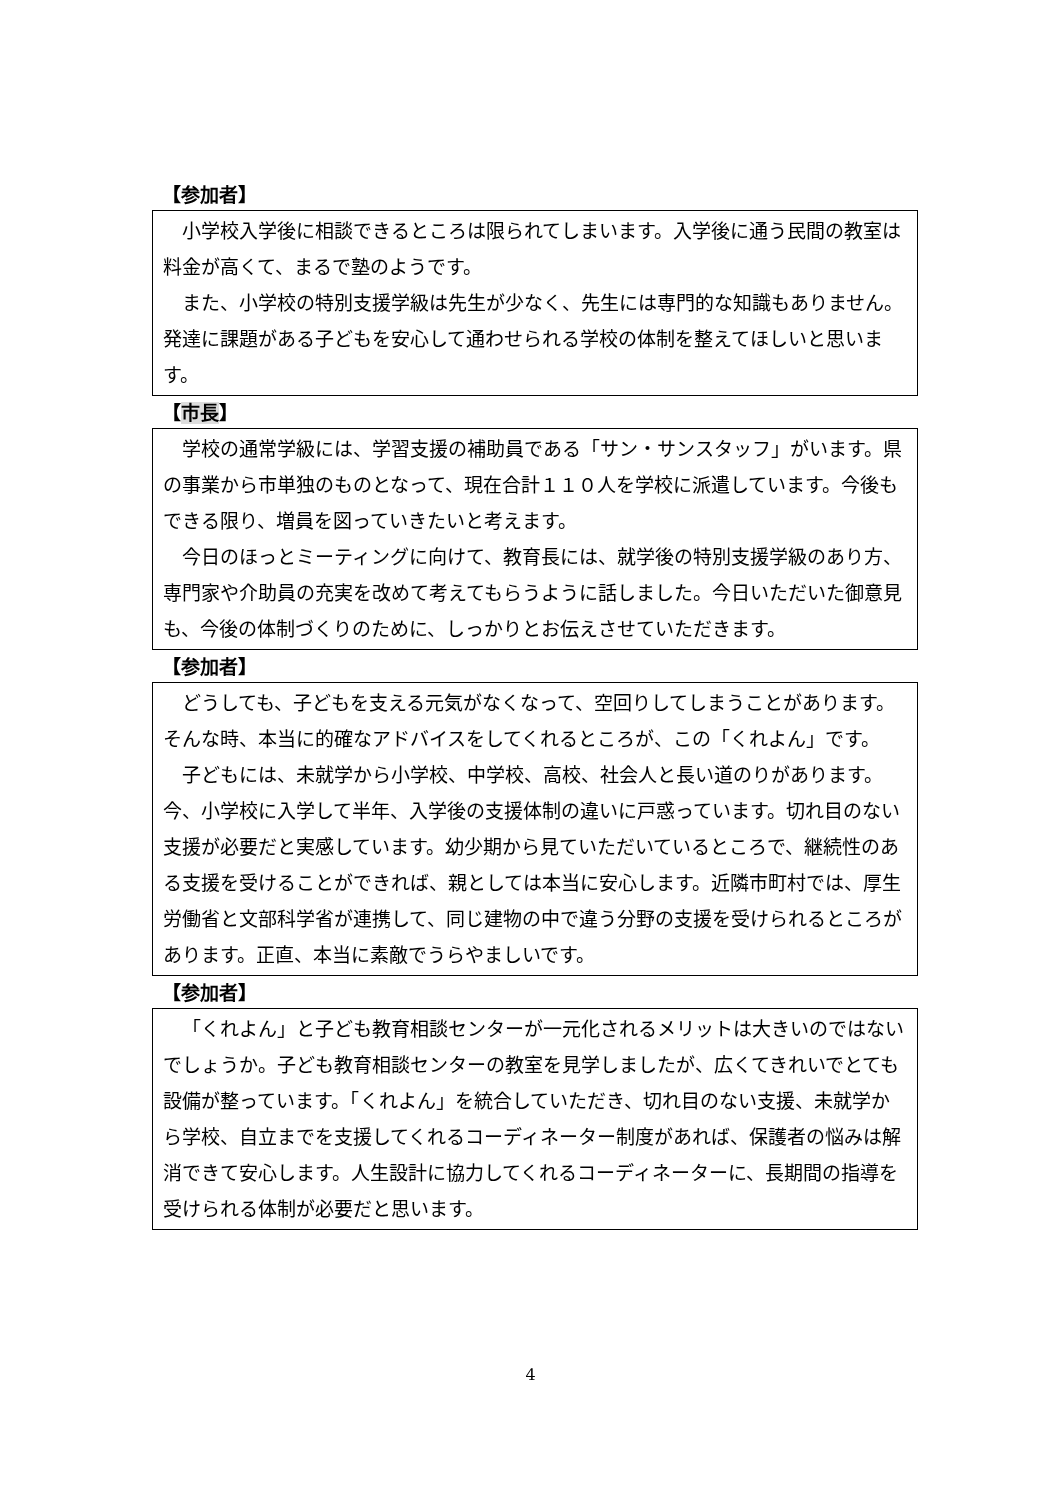【参加者】
小学校入学後に相談できるところは限られてしまいます。入学後に通う民間の教室は料金が高くて、まるで塾のようです。
また、小学校の特別支援学級は先生が少なく、先生には専門的な知識もありません。発達に課題がある子どもを安心して通わせられる学校の体制を整えてほしいと思います。
【市長】
学校の通常学級には、学習支援の補助員である「サン・サンスタッフ」がいます。県の事業から市単独のものとなって、現在合計１１０人を学校に派遣しています。今後もできる限り、増員を図っていきたいと考えます。
今日のほっとミーティングに向けて、教育長には、就学後の特別支援学級のあり方、専門家や介助員の充実を改めて考えてもらうように話しました。今日いただいた御意見も、今後の体制づくりのために、しっかりとお伝えさせていただきます。
【参加者】
どうしても、子どもを支える元気がなくなって、空回りしてしまうことがあります。そんな時、本当に的確なアドバイスをしてくれるところが、この「くれよん」です。
子どもには、未就学から小学校、中学校、高校、社会人と長い道のりがあります。今、小学校に入学して半年、入学後の支援体制の違いに戸惑っています。切れ目のない支援が必要だと実感しています。幼少期から見ていただいているところで、継続性のある支援を受けることができれば、親としては本当に安心します。近隣市町村では、厚生労働省と文部科学省が連携して、同じ建物の中で違う分野の支援を受けられるところがあります。正直、本当に素敵でうらやましいです。
【参加者】
「くれよん」と子ども教育相談センターが一元化されるメリットは大きいのではないでしょうか。子ども教育相談センターの教室を見学しましたが、広くてきれいでとても設備が整っています。「くれよん」を統合していただき、切れ目のない支援、未就学から学校、自立までを支援してくれるコーディネーター制度があれば、保護者の悩みは解消できて安心します。人生設計に協力してくれるコーディネーターに、長期間の指導を受けられる体制が必要だと思います。
4